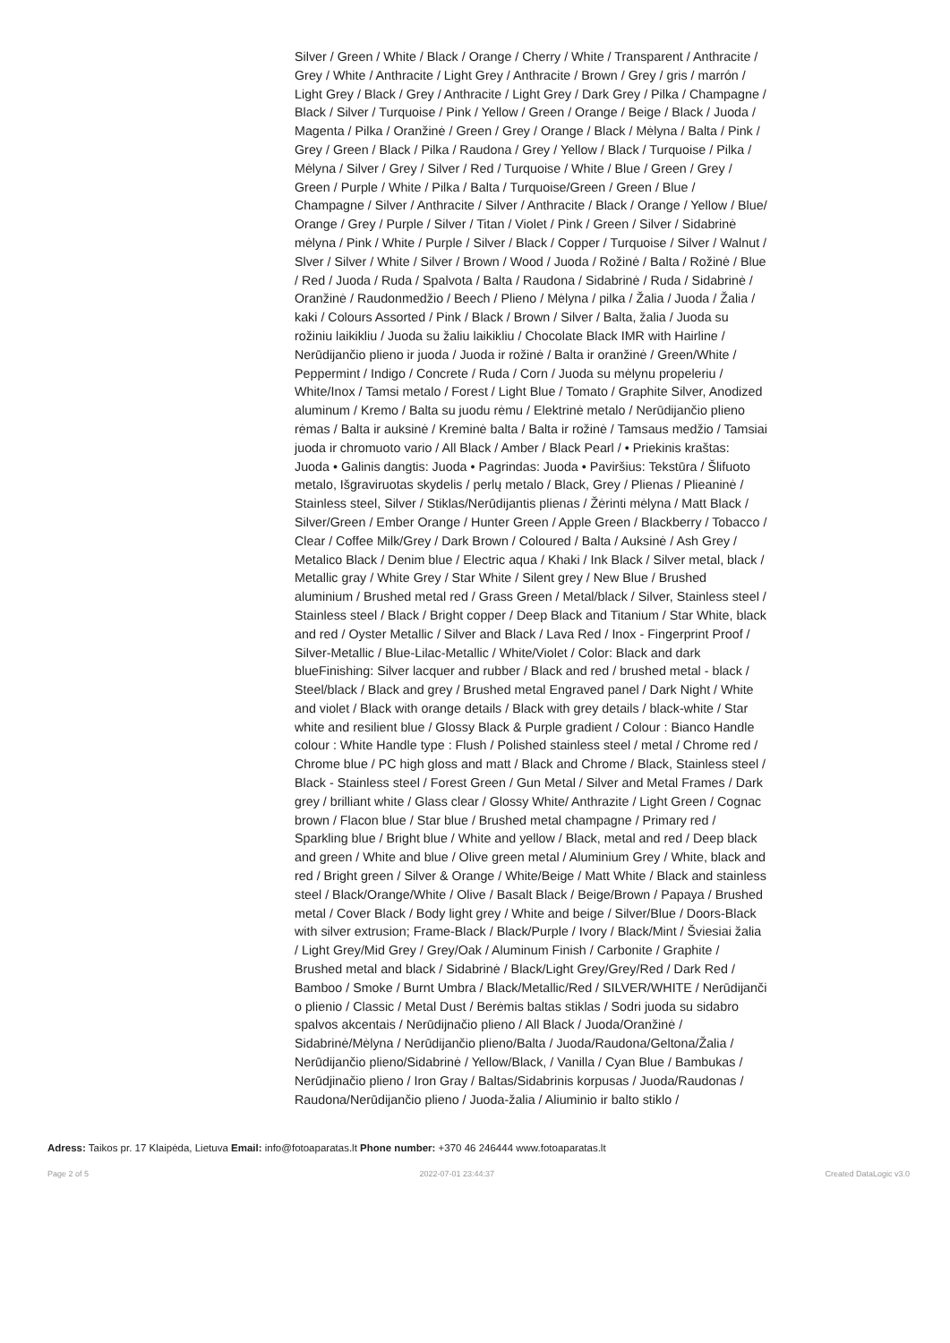Silver / Green / White / Black / Orange / Cherry / White / Transparent / Anthracite / Grey / White / Anthracite / Light Grey / Anthracite / Brown / Grey / gris / marrón / Light Grey / Black / Grey / Anthracite / Light Grey / Dark Grey / Pilka / Champagne / Black / Silver / Turquoise / Pink / Yellow / Green / Orange / Beige / Black / Juoda / Magenta / Pilka / Oranžinė / Green / Grey / Orange / Black / Mėlyna / Balta / Pink / Grey / Green / Black / Pilka / Raudona / Grey / Yellow / Black / Turquoise / Pilka / Mėlyna / Silver / Grey / Silver / Red / Turquoise / White / Blue / Green / Grey / Green / Purple / White / Pilka / Balta / Turquoise/Green / Green / Blue / Champagne / Silver / Anthracite / Silver / Anthracite / Black / Orange / Yellow / Blue/ Orange / Grey / Purple / Silver / Titan / Violet / Pink / Green / Silver / Sidabrinė mėlyna / Pink / White / Purple / Silver / Black / Copper / Turquoise / Silver / Walnut / Slver / Silver / White / Silver / Brown / Wood / Juoda / Rožinė / Balta / Rožinė / Blue / Red / Juoda / Ruda / Spalvota / Balta / Raudona / Sidabrinė / Ruda / Sidabrinė / Oranžinė / Raudonmedžio / Beech / Plieno / Mėlyna / pilka / Žalia / Juoda / Žalia / kaki / Colours Assorted / Pink / Black / Brown / Silver / Balta, žalia / Juoda su rožiniu laikikliu / Juoda su žaliu laikikliu / Chocolate Black IMR with Hairline / Nerūdijančio plieno ir juoda / Juoda ir rožinė / Balta ir oranžinė / Green/White / Peppermint / Indigo / Concrete / Ruda / Corn / Juoda su mėlynu propeleriu / White/Inox / Tamsi metalo / Forest / Light Blue / Tomato / Graphite Silver, Anodized aluminum / Kremo / Balta su juodu rėmu / Elektrinė metalo / Nerūdijančio plieno rėmas / Balta ir auksinė / Kreminė balta / Balta ir rožinė / Tamsaus medžio / Tamsiai juoda ir chromuoto vario / All Black / Amber / Black Pearl / • Priekinis kraštas: Juoda • Galinis dangtis: Juoda • Pagrindas: Juoda • Paviršius: Tekstūra / Šlifuoto metalo, Išgraviruotas skydelis / perlų metalo / Black, Grey / Plienas / Plieaninė / Stainless steel, Silver / Stiklas/Nerūdijantis plienas / Žėrinti mėlyna / Matt Black / Silver/Green / Ember Orange / Hunter Green / Apple Green / Blackberry / Tobacco / Clear / Coffee Milk/Grey / Dark Brown / Coloured / Balta / Auksinė / Ash Grey / Metalico Black / Denim blue / Electric aqua / Khaki / Ink Black / Silver metal, black / Metallic gray / White Grey / Star White / Silent grey / New Blue / Brushed aluminium / Brushed metal red / Grass Green / Metal/black / Silver, Stainless steel / Stainless steel / Black / Bright copper / Deep Black and Titanium / Star White, black and red / Oyster Metallic / Silver and Black / Lava Red / Inox - Fingerprint Proof / Silver-Metallic / Blue-Lilac-Metallic / White/Violet / Color: Black and dark blueFinishing: Silver lacquer and rubber / Black and red / brushed metal - black / Steel/black / Black and grey / Brushed metal Engraved panel / Dark Night / White and violet / Black with orange details / Black with grey details / black-white / Star white and resilient blue / Glossy Black & Purple gradient / Colour : Bianco Handle colour : White Handle type : Flush / Polished stainless steel / metal / Chrome red / Chrome blue / PC high gloss and matt / Black and Chrome / Black, Stainless steel / Black - Stainless steel / Forest Green / Gun Metal / Silver and Metal Frames / Dark grey / brilliant white / Glass clear / Glossy White/ Anthrazite / Light Green / Cognac brown / Flacon blue / Star blue / Brushed metal champagne / Primary red / Sparkling blue / Bright blue / White and yellow / Black, metal and red / Deep black and green / White and blue / Olive green metal / Aluminium Grey / White, black and red / Bright green / Silver & Orange / White/Beige / Matt White / Black and stainless steel / Black/Orange/White / Olive / Basalt Black / Beige/Brown / Papaya / Brushed metal / Cover Black / Body light grey / White and beige / Silver/Blue / Doors-Black with silver extrusion; Frame-Black / Black/Purple / Ivory / Black/Mint / Šviesiai žalia / Light Grey/Mid Grey / Grey/Oak / Aluminum Finish / Carbonite / Graphite / Brushed metal and black / Sidabrinė / Black/Light Grey/Grey/Red / Dark Red / Bamboo / Smoke / Burnt Umbra / Black/Metallic/Red / SILVER/WHITE / Nerūdijanči o plienio / Classic / Metal Dust / Berėmis baltas stiklas / Sodri juoda su sidabro spalvos akcentais / Nerūdijnačio plieno / All Black / Juoda/Oranžinė / Sidabrinė/Mėlyna / Nerūdijančio plieno/Balta / Juoda/Raudona/Geltona/Žalia / Nerūdijančio plieno/Sidabrinė / Yellow/Black, / Vanilla / Cyan Blue / Bambukas / Nerūdjinačio plieno / Iron Gray / Baltas/Sidabrinis korpusas / Juoda/Raudonas / Raudona/Nerūdijančio plieno / Juoda-žalia / Aliuminio ir balto stiklo /
Adress: Taikos pr. 17 Klaipėda, Lietuva Email: info@fotoaparatas.lt Phone number: +370 46 246444 www.fotoaparatas.lt
Page 2 of 5 2022-07-01 23:44:37 Created DataLogic v3.0